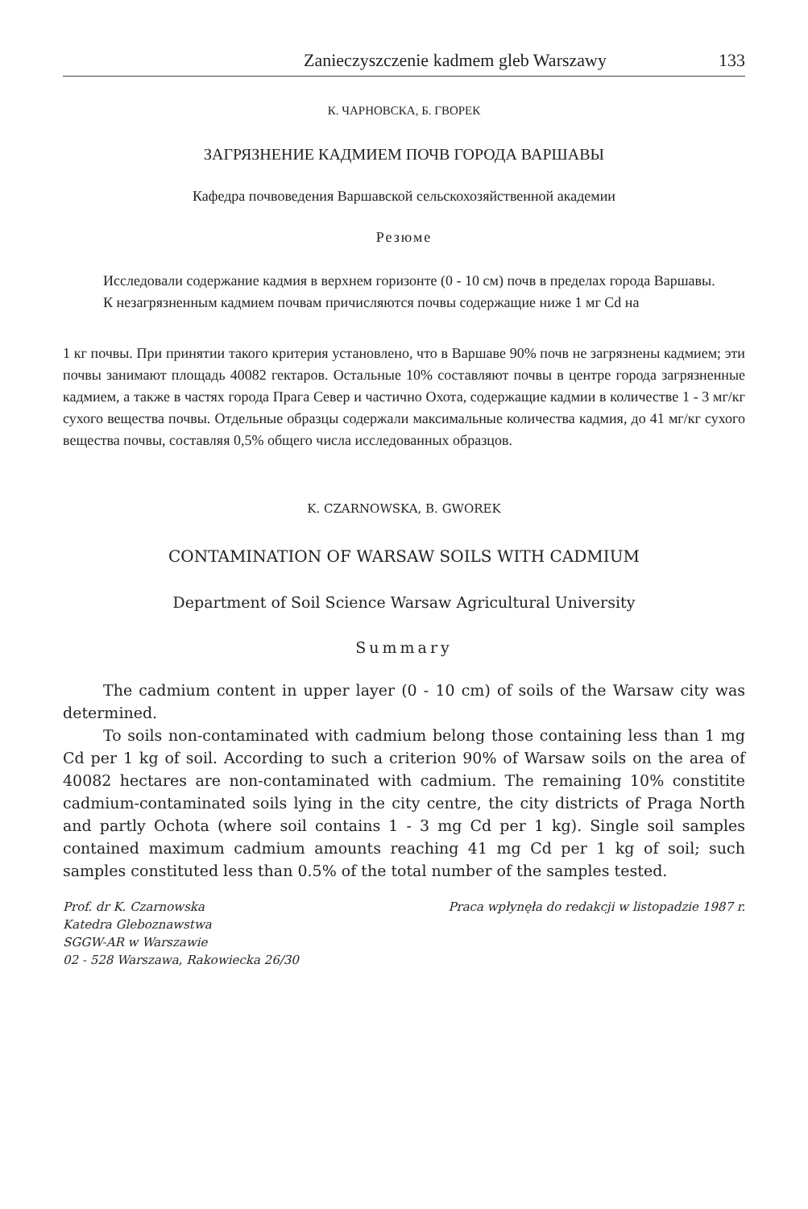Zanieczyszczenie kadmem gleb Warszawy 133
К. ЧАРНОВСКА, Б. ГВОРЕК
ЗАГРЯЗНЕНИЕ КАДМИЕМ ПОЧВ ГОРОДА ВАРШАВЫ
Кафедра почвоведения Варшавской сельскохозяйственной академии
Резюме
Исследовали содержание кадмия в верхнем горизонте (0 - 10 см) почв в пределах города Варшавы.
К незагрязненным кадмием почвам причисляются почвы содержащие ниже 1 мг Cd на
1 кг почвы. При принятии такого критерия установлено, что в Варшаве 90% почв не загрязнены кадмием; эти почвы занимают площадь 40082 гектаров. Остальные 10% составляют почвы в центре города загрязненные кадмием, а также в частях города Прага Север и частично Охота, содержащие кадмии в количестве 1 - 3 мг/кг сухого вещества почвы. Отдельные образцы содержали максимальные количества кадмия, до 41 мг/кг сухого вещества почвы, составляя 0,5% общего числа исследованных образцов.
K. CZARNOWSKA, B. GWOREK
CONTAMINATION OF WARSAW SOILS WITH CADMIUM
Department of Soil Science Warsaw Agricultural University
Summary
The cadmium content in upper layer (0 - 10 cm) of soils of the Warsaw city was determined.
To soils non-contaminated with cadmium belong those containing less than 1 mg Cd per 1 kg of soil. According to such a criterion 90% of Warsaw soils on the area of 40082 hectares are non-contaminated with cadmium. The remaining 10% constitite cadmium-contaminated soils lying in the city centre, the city districts of Praga North and partly Ochota (where soil contains 1 - 3 mg Cd per 1 kg). Single soil samples contained maximum cadmium amounts reaching 41 mg Cd per 1 kg of soil; such samples constituted less than 0.5% of the total number of the samples tested.
Prof. dr K. Czarnowska
Katedra Gleboznawstwa
SGGW-AR w Warszawie
02 - 528 Warszawa, Rakowiecka 26/30
Praca wpłynęła do redakcji w listopadzie 1987 r.